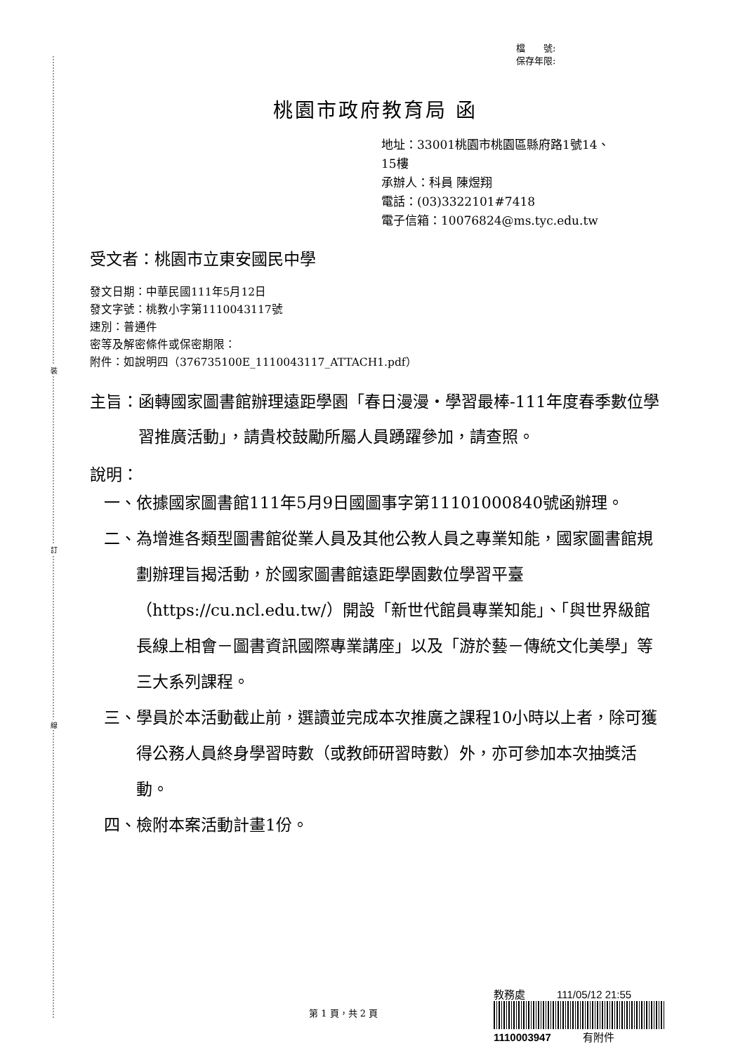裝
訂
線
檔　　號:
保存年限:
桃園市政府教育局 函
地址：33001桃園市桃園區縣府路1號14、
15樓
承辦人：科員 陳煜翔
電話：(03)3322101#7418
電子信箱：10076824@ms.tyc.edu.tw
受文者：桃園市立東安國民中學
發文日期：中華民國111年5月12日
發文字號：桃教小字第1110043117號
速別：普通件
密等及解密條件或保密期限：
附件：如說明四（376735100E_1110043117_ATTACH1.pdf）
主旨： 函轉國家圖書館辦理遠距學園「春日漫漫‧學習最棒-111年度春季數位學習推廣活動」，請貴校鼓勵所屬人員踴躍參加，請查照。
說明：
一、 依據國家圖書館111年5月9日國圖事字第11101000840號函辦理。
二、 為增進各類型圖書館從業人員及其他公教人員之專業知能，國家圖書館規劃辦理旨揭活動，於國家圖書館遠距學園數位學習平臺（https://cu.ncl.edu.tw/）開設「新世代館員專業知能」、「與世界級館長線上相會－圖書資訊國際專業講座」以及「游於藝－傳統文化美學」等三大系列課程。
三、 學員於本活動截止前，選讀並完成本次推廣之課程10小時以上者，除可獲得公務人員終身學習時數（或教師研習時數）外，亦可參加本次抽獎活動。
四、 檢附本案活動計畫1份。
第 1 頁，共 2 頁
教務處　　　111/05/12 21:55
1110003947　　　有附件